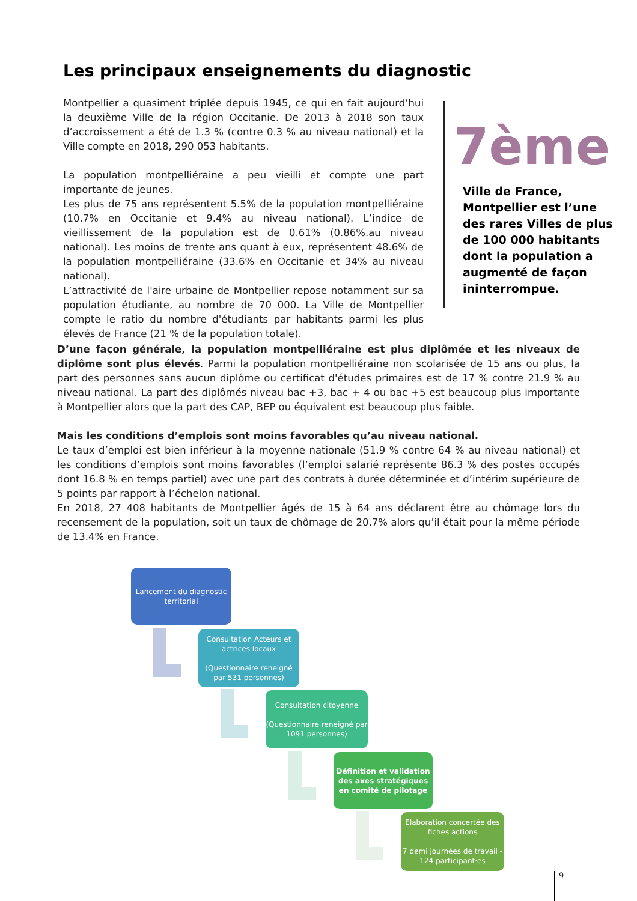Les principaux enseignements du diagnostic
Montpellier a quasiment triplée depuis 1945, ce qui en fait aujourd’hui la deuxième Ville de la région Occitanie. De 2013 à 2018 son taux d’accroissement a été de 1.3 % (contre 0.3 % au niveau national) et la Ville compte en 2018, 290 053 habitants.
La population montpelliéraine a peu vieilli et compte une part importante de jeunes.
Les plus de 75 ans représentent 5.5% de la population montpelliéraine (10.7% en Occitanie et 9.4% au niveau national). L’indice de vieillissement de la population est de 0.61% (0.86%.au niveau national). Les moins de trente ans quant à eux, représentent 48.6% de la population montpelliéraine (33.6% en Occitanie et 34% au niveau national).
L’attractivité de l'aire urbaine de Montpellier repose notamment sur sa population étudiante, au nombre de 70 000. La Ville de Montpellier compte le ratio du nombre d'étudiants par habitants parmi les plus élevés de France (21 % de la population totale).
7ème
Ville de France,
Montpellier est l’une
des rares Villes de plus
de 100 000 habitants
dont la population a
augmenté de façon
ininterrompue.
D’une façon générale, la population montpelliéraine est plus diplômée et les niveaux de diplôme sont plus élevés. Parmi la population montpelliéraine non scolarisée de 15 ans ou plus, la part des personnes sans aucun diplôme ou certificat d'études primaires est de 17 % contre 21.9 % au niveau national. La part des diplômés niveau bac +3, bac + 4 ou bac +5 est beaucoup plus importante à Montpellier alors que la part des CAP, BEP ou équivalent est beaucoup plus faible.
Mais les conditions d’emplois sont moins favorables qu’au niveau national.
Le taux d’emploi est bien inférieur à la moyenne nationale (51.9 % contre 64 % au niveau national) et les conditions d’emplois sont moins favorables (l’emploi salarié représente 86.3 % des postes occupés dont 16.8 % en temps partiel) avec une part des contrats à durée déterminée et d’intérim supérieure de 5 points par rapport à l’échelon national.
En 2018, 27 408 habitants de Montpellier âgés de 15 à 64 ans déclarent être au chômage lors du recensement de la population, soit un taux de chômage de 20.7% alors qu’il était pour la même période de 13.4% en France.
Lancement du diagnostic territorial
Consultation Acteurs et actrices locaux
(Questionnaire reneigné par 531 personnes)
Consultation citoyenne
(Questionnaire reneigné par 1091 personnes)
Définition et validation des axes stratégiques en comité de pilotage
Elaboration concertée des fiches actions
7 demi journées de travail - 124 participant·es
9